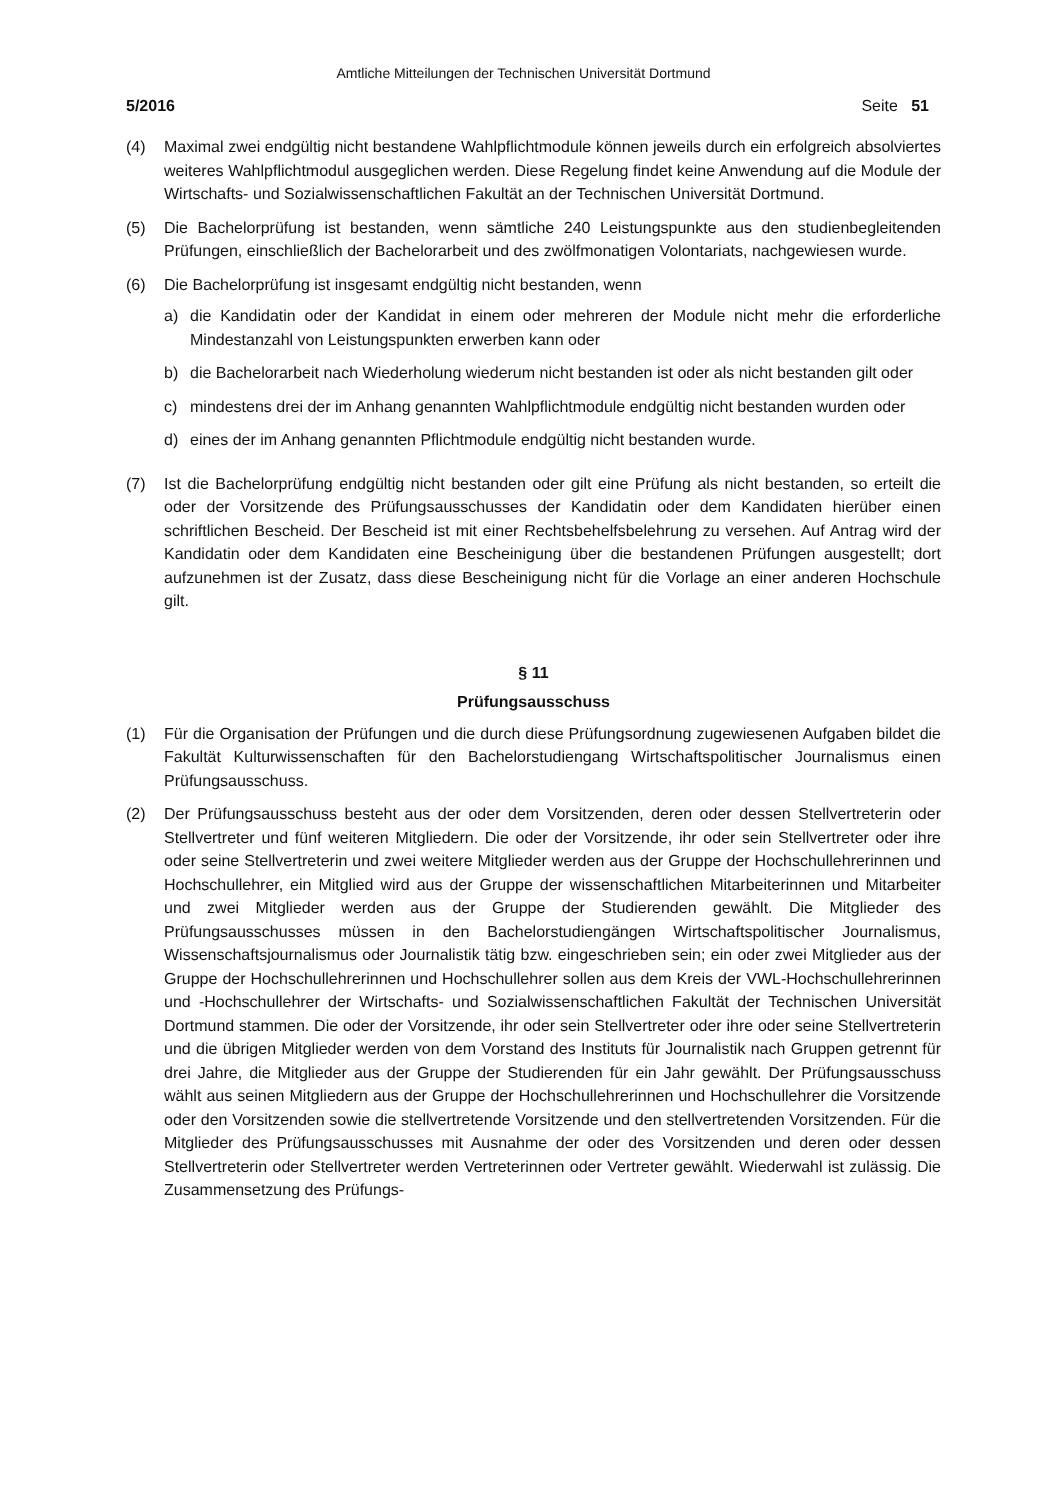Amtliche Mitteilungen der Technischen Universität Dortmund
5/2016 Seite 51
(4) Maximal zwei endgültig nicht bestandene Wahlpflichtmodule können jeweils durch ein erfolgreich absolviertes weiteres Wahlpflichtmodul ausgeglichen werden. Diese Regelung findet keine Anwendung auf die Module der Wirtschafts- und Sozialwissenschaftlichen Fakultät an der Technischen Universität Dortmund.
(5) Die Bachelorprüfung ist bestanden, wenn sämtliche 240 Leistungspunkte aus den studienbegleitenden Prüfungen, einschließlich der Bachelorarbeit und des zwölfmonatigen Volontariats, nachgewiesen wurde.
(6) Die Bachelorprüfung ist insgesamt endgültig nicht bestanden, wenn
a) die Kandidatin oder der Kandidat in einem oder mehreren der Module nicht mehr die erforderliche Mindestanzahl von Leistungspunkten erwerben kann oder
b) die Bachelorarbeit nach Wiederholung wiederum nicht bestanden ist oder als nicht bestanden gilt oder
c) mindestens drei der im Anhang genannten Wahlpflichtmodule endgültig nicht bestanden wurden oder
d) eines der im Anhang genannten Pflichtmodule endgültig nicht bestanden wurde.
(7) Ist die Bachelorprüfung endgültig nicht bestanden oder gilt eine Prüfung als nicht bestanden, so erteilt die oder der Vorsitzende des Prüfungsausschusses der Kandidatin oder dem Kandidaten hierüber einen schriftlichen Bescheid. Der Bescheid ist mit einer Rechtsbehelfsbelehrung zu versehen. Auf Antrag wird der Kandidatin oder dem Kandidaten eine Bescheinigung über die bestandenen Prüfungen ausgestellt; dort aufzunehmen ist der Zusatz, dass diese Bescheinigung nicht für die Vorlage an einer anderen Hochschule gilt.
§ 11
Prüfungsausschuss
(1) Für die Organisation der Prüfungen und die durch diese Prüfungsordnung zugewiesenen Aufgaben bildet die Fakultät Kulturwissenschaften für den Bachelorstudiengang Wirtschaftspolitischer Journalismus einen Prüfungsausschuss.
(2) Der Prüfungsausschuss besteht aus der oder dem Vorsitzenden, deren oder dessen Stellvertreterin oder Stellvertreter und fünf weiteren Mitgliedern. Die oder der Vorsitzende, ihr oder sein Stellvertreter oder ihre oder seine Stellvertreterin und zwei weitere Mitglieder werden aus der Gruppe der Hochschullehrerinnen und Hochschullehrer, ein Mitglied wird aus der Gruppe der wissenschaftlichen Mitarbeiterinnen und Mitarbeiter und zwei Mitglieder werden aus der Gruppe der Studierenden gewählt. Die Mitglieder des Prüfungsausschusses müssen in den Bachelorstudiengängen Wirtschaftspolitischer Journalismus, Wissenschaftsjournalismus oder Journalistik tätig bzw. eingeschrieben sein; ein oder zwei Mitglieder aus der Gruppe der Hochschullehrerinnen und Hochschullehrer sollen aus dem Kreis der VWL-Hochschullehrerinnen und -Hochschullehrer der Wirtschafts- und Sozialwissenschaftlichen Fakultät der Technischen Universität Dortmund stammen. Die oder der Vorsitzende, ihr oder sein Stellvertreter oder ihre oder seine Stellvertreterin und die übrigen Mitglieder werden von dem Vorstand des Instituts für Journalistik nach Gruppen getrennt für drei Jahre, die Mitglieder aus der Gruppe der Studierenden für ein Jahr gewählt. Der Prüfungsausschuss wählt aus seinen Mitgliedern aus der Gruppe der Hochschullehrerinnen und Hochschullehrer die Vorsitzende oder den Vorsitzenden sowie die stellvertretende Vorsitzende und den stellvertretenden Vorsitzenden. Für die Mitglieder des Prüfungsausschusses mit Ausnahme der oder des Vorsitzenden und deren oder dessen Stellvertreterin oder Stellvertreter werden Vertreterinnen oder Vertreter gewählt. Wiederwahl ist zulässig. Die Zusammensetzung des Prüfungs-